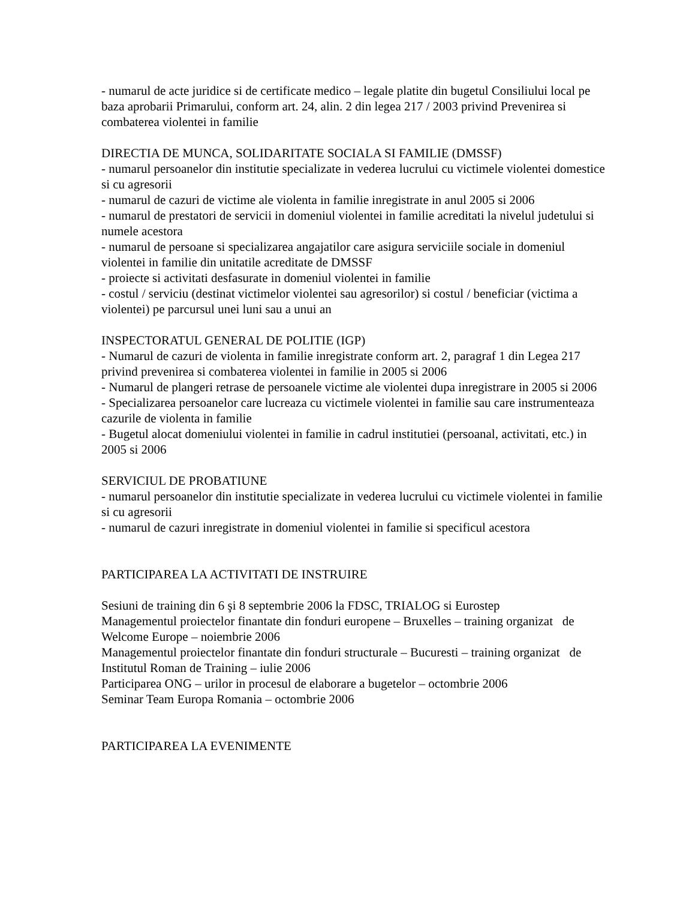- numarul de acte juridice si de certificate medico – legale platite din bugetul Consiliului local pe baza aprobarii Primarului, conform art. 24, alin. 2 din legea 217 / 2003 privind Prevenirea si combaterea violentei in familie
DIRECTIA DE MUNCA, SOLIDARITATE SOCIALA SI FAMILIE (DMSSF)
- numarul persoanelor din institutie specializate in vederea lucrului cu victimele violentei domestice si cu agresorii
- numarul de cazuri de victime ale violenta in familie inregistrate in anul 2005 si 2006
- numarul de prestatori de servicii in domeniul violentei in familie acreditati la nivelul judetului si numele acestora
- numarul de persoane si specializarea angajatilor care asigura serviciile sociale in domeniul violentei in familie din unitatile acreditate de DMSSF
- proiecte si activitati desfasurate in domeniul violentei in familie
- costul / serviciu (destinat victimelor violentei sau agresorilor) si costul / beneficiar (victima a violentei) pe parcursul unei luni sau a unui an
INSPECTORATUL GENERAL DE POLITIE (IGP)
- Numarul de cazuri de violenta in familie inregistrate conform art. 2, paragraf 1 din Legea 217 privind prevenirea si combaterea violentei in familie in 2005 si 2006
- Numarul de plangeri retrase de persoanele victime ale violentei dupa inregistrare in 2005 si 2006
- Specializarea persoanelor care lucreaza cu victimele violentei in familie sau care instrumenteaza cazurile de violenta in familie
- Bugetul alocat domeniului violentei in familie in cadrul institutiei (persoanal, activitati, etc.) in 2005 si 2006
SERVICIUL DE PROBATIUNE
- numarul persoanelor din institutie specializate in vederea lucrului cu victimele violentei in familie si cu agresorii
- numarul de cazuri inregistrate in domeniul violentei in familie si specificul acestora
PARTICIPAREA LA ACTIVITATI DE INSTRUIRE
Sesiuni de training din 6 şi 8 septembrie 2006 la FDSC, TRIALOG si Eurostep
Managementul proiectelor finantate din fonduri europene – Bruxelles – training organizat de Welcome Europe – noiembrie 2006
Managementul proiectelor finantate din fonduri structurale – Bucuresti – training organizat de Institutul Roman de Training – iulie 2006
Participarea ONG – urilor in procesul de elaborare a bugetelor – octombrie 2006
Seminar Team Europa Romania – octombrie 2006
PARTICIPAREA LA EVENIMENTE